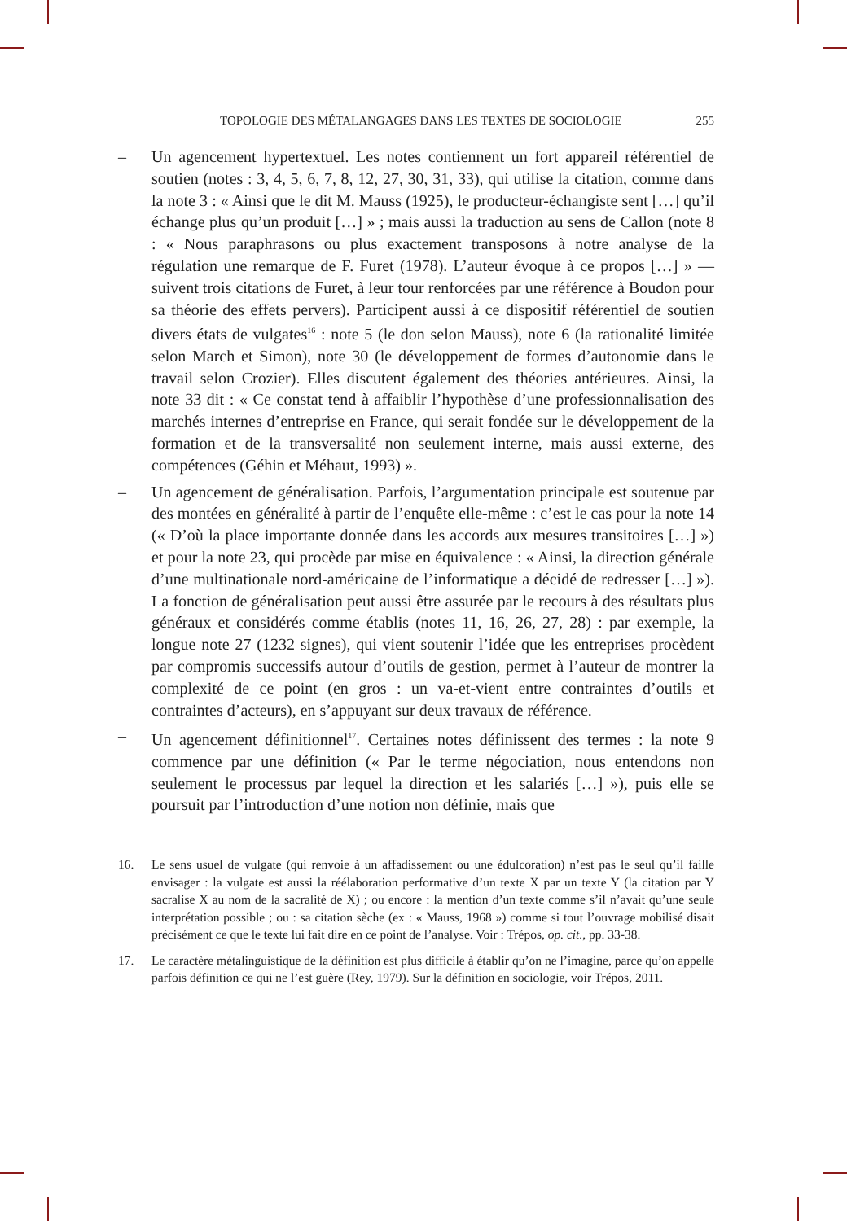TOPOLOGIE DES MÉTALANGAGES DANS LES TEXTES DE SOCIOLOGIE 255
– Un agencement hypertextuel. Les notes contiennent un fort appareil référentiel de soutien (notes : 3, 4, 5, 6, 7, 8, 12, 27, 30, 31, 33), qui utilise la citation, comme dans la note 3 : « Ainsi que le dit M. Mauss (1925), le producteur-échangiste sent […] qu’il échange plus qu’un produit […] » ; mais aussi la traduction au sens de Callon (note 8 : « Nous paraphrasons ou plus exactement transposons à notre analyse de la régulation une remarque de F. Furet (1978). L’auteur évoque à ce propos […] » — suivent trois citations de Furet, à leur tour renforcées par une référence à Boudon pour sa théorie des effets pervers). Participent aussi à ce dispositif référentiel de soutien divers états de vulgates<sup>16</sup> : note 5 (le don selon Mauss), note 6 (la rationalité limitée selon March et Simon), note 30 (le développement de formes d’autonomie dans le travail selon Crozier). Elles discutent également des théories antérieures. Ainsi, la note 33 dit : « Ce constat tend à affaiblir l’hypothèse d’une professionnalisation des marchés internes d’entreprise en France, qui serait fondée sur le développement de la formation et de la transversalité non seulement interne, mais aussi externe, des compétences (Géhin et Méhaut, 1993) ».
– Un agencement de généralisation. Parfois, l’argumentation principale est soutenue par des montées en généralité à partir de l’enquête elle-même : c’est le cas pour la note 14 (« D’où la place importante donnée dans les accords aux mesures transitoires […] ») et pour la note 23, qui procède par mise en équivalence : « Ainsi, la direction générale d’une multinationale nord-américaine de l’informatique a décidé de redresser […] »). La fonction de généralisation peut aussi être assurée par le recours à des résultats plus généraux et considérés comme établis (notes 11, 16, 26, 27, 28) : par exemple, la longue note 27 (1232 signes), qui vient soutenir l’idée que les entreprises procèdent par compromis successifs autour d’outils de gestion, permet à l’auteur de montrer la complexité de ce point (en gros : un va-et-vient entre contraintes d’outils et contraintes d’acteurs), en s’appuyant sur deux travaux de référence.
– Un agencement définitionnel<sup>17</sup>. Certaines notes définissent des termes : la note 9 commence par une définition (« Par le terme négociation, nous entendons non seulement le processus par lequel la direction et les salariés […] »), puis elle se poursuit par l’introduction d’une notion non définie, mais que
16. Le sens usuel de vulgate (qui renvoie à un affadissement ou une édulcoration) n’est pas le seul qu’il faille envisager : la vulgate est aussi la réélaboration performative d’un texte X par un texte Y (la citation par Y sacralise X au nom de la sacralité de X) ; ou encore : la mention d’un texte comme s’il n’avait qu’une seule interprétation possible ; ou : sa citation sèche (ex : « Mauss, 1968 ») comme si tout l’ouvrage mobilisé disait précisément ce que le texte lui fait dire en ce point de l’analyse. Voir : Trépos, op. cit., pp. 33-38.
17. Le caractère métalinguistique de la définition est plus difficile à établir qu’on ne l’imagine, parce qu’on appelle parfois définition ce qui ne l’est guère (Rey, 1979). Sur la définition en sociologie, voir Trépos, 2011.